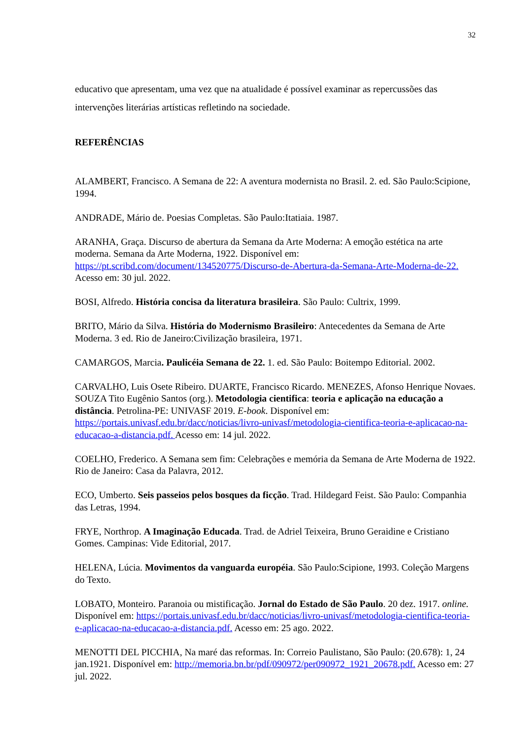32
educativo que apresentam, uma vez que na atualidade é possível examinar as repercussões das intervenções literárias artísticas refletindo na sociedade.
REFERÊNCIAS
ALAMBERT, Francisco. A Semana de 22: A aventura modernista no Brasil. 2. ed. São Paulo:Scipione, 1994.
ANDRADE, Mário de. Poesias Completas. São Paulo:Itatiaia. 1987.
ARANHA, Graça. Discurso de abertura da Semana da Arte Moderna: A emoção estética na arte moderna. Semana da Arte Moderna, 1922. Disponível em: https://pt.scribd.com/document/134520775/Discurso-de-Abertura-da-Semana-Arte-Moderna-de-22. Acesso em: 30 jul. 2022.
BOSI, Alfredo. História concisa da literatura brasileira. São Paulo: Cultrix, 1999.
BRITO, Mário da Silva. História do Modernismo Brasileiro: Antecedentes da Semana de Arte Moderna. 3 ed. Rio de Janeiro:Civilização brasileira, 1971.
CAMARGOS, Marcia. Paulicéia Semana de 22. 1. ed. São Paulo: Boitempo Editorial. 2002.
CARVALHO, Luis Osete Ribeiro. DUARTE, Francisco Ricardo. MENEZES, Afonso Henrique Novaes. SOUZA Tito Eugênio Santos (org.). Metodologia cientifica: teoria e aplicação na educação a distância. Petrolina-PE: UNIVASF 2019. E-book. Disponível em: https://portais.univasf.edu.br/dacc/noticias/livro-univasf/metodologia-cientifica-teoria-e-aplicacao-na-educacao-a-distancia.pdf. Acesso em: 14 jul. 2022.
COELHO, Frederico. A Semana sem fim: Celebrações e memória da Semana de Arte Moderna de 1922. Rio de Janeiro: Casa da Palavra, 2012.
ECO, Umberto. Seis passeios pelos bosques da ficção. Trad. Hildegard Feist. São Paulo: Companhia das Letras, 1994.
FRYE, Northrop. A Imaginação Educada. Trad. de Adriel Teixeira, Bruno Geraidine e Cristiano Gomes. Campinas: Vide Editorial, 2017.
HELENA, Lúcia. Movimentos da vanguarda européia. São Paulo:Scipione, 1993. Coleção Margens do Texto.
LOBATO, Monteiro. Paranoia ou mistificação. Jornal do Estado de São Paulo. 20 dez. 1917. online. Disponível em: https://portais.univasf.edu.br/dacc/noticias/livro-univasf/metodologia-cientifica-teoria-e-aplicacao-na-educacao-a-distancia.pdf. Acesso em: 25 ago. 2022.
MENOTTI DEL PICCHIA, Na maré das reformas. In: Correio Paulistano, São Paulo: (20.678): 1, 24 jan.1921. Disponível em: http://memoria.bn.br/pdf/090972/per090972_1921_20678.pdf. Acesso em: 27 jul. 2022.